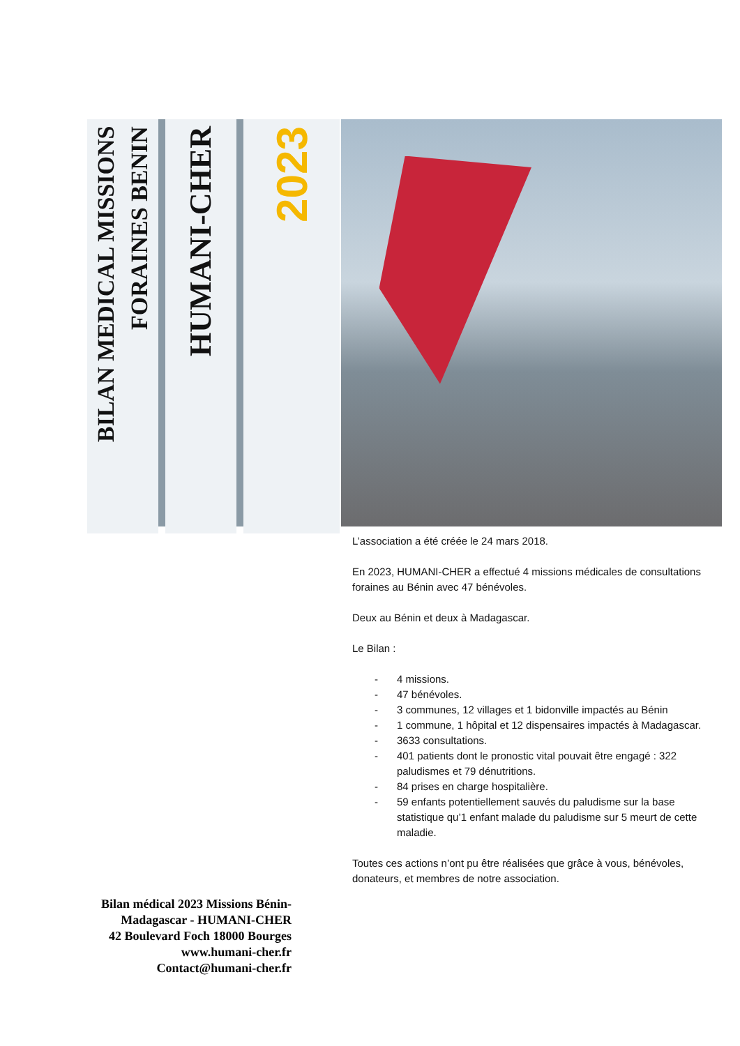BILAN MEDICAL MISSIONS FORAINES BENIN
HUMANI-CHER
2023
L’association a été créée le 24 mars 2018.
En 2023, HUMANI-CHER a effectué 4 missions médicales de consultations foraines au Bénin avec 47 bénévoles.
Deux au Bénin et deux à Madagascar.
Le Bilan :
- 4 missions.
- 47 bénévoles.
- 3 communes, 12 villages et 1 bidonville impactés au Bénin
- 1 commune, 1 hôpital et 12 dispensaires impactés à Madagascar.
- 3633 consultations.
- 401 patients dont le pronostic vital pouvait être engagé : 322 paludismes et 79 dénutritions.
- 84 prises en charge hospitalière.
- 59 enfants potentiellement sauvés du paludisme sur la base statistique qu’1 enfant malade du paludisme sur 5 meurt de cette maladie.
Toutes ces actions n’ont pu être réalisées que grâce à vous, bénévoles, donateurs, et membres de notre association.
Bilan médical 2023 Missions Bénin-Madagascar - HUMANI-CHER
42 Boulevard Foch 18000 Bourges
www.humani-cher.fr
Contact@humani-cher.fr